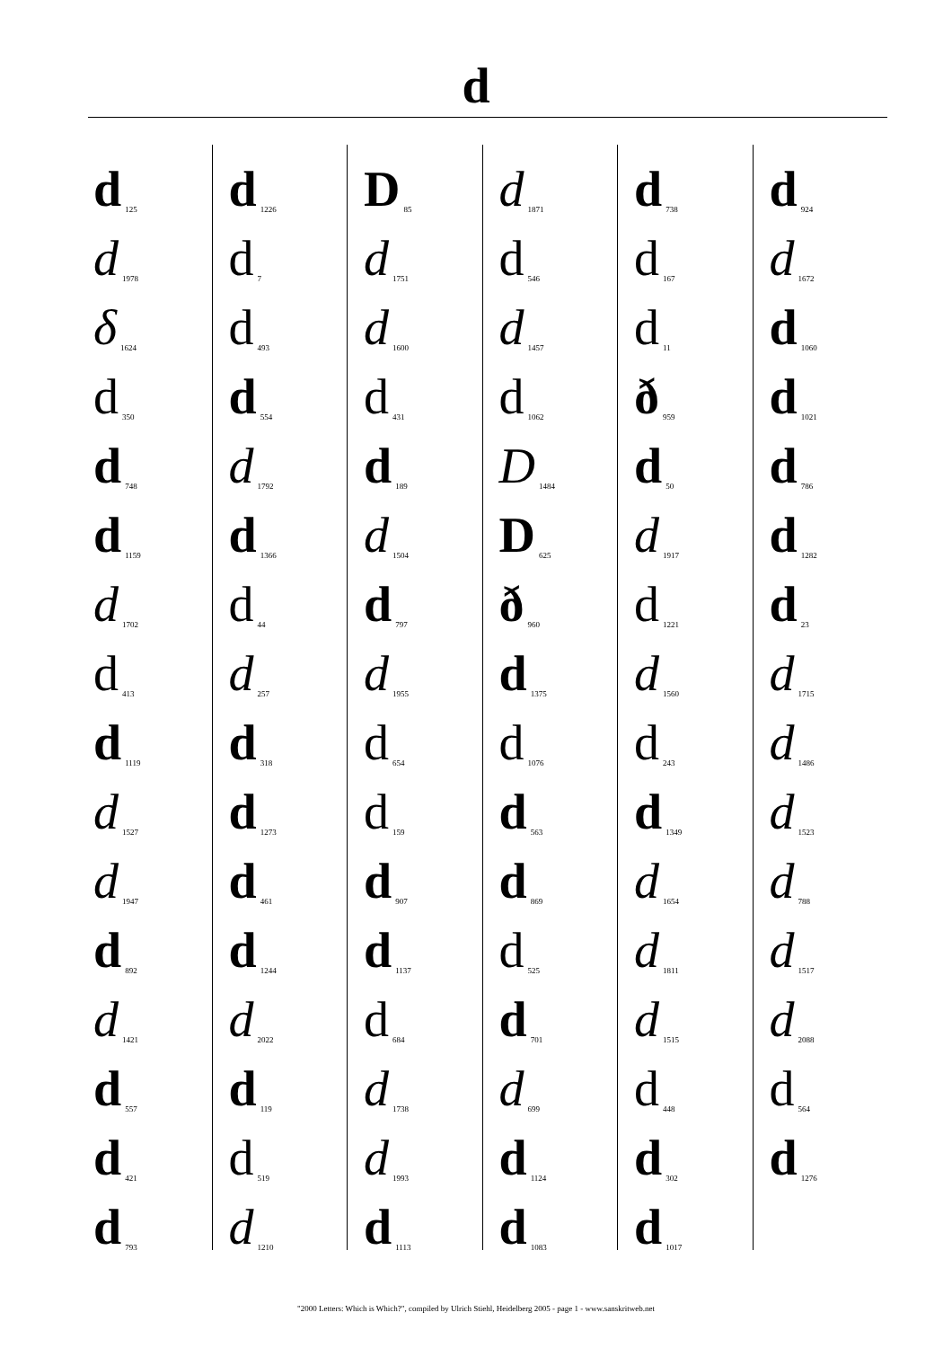d
d 125
d 1978
δ 1624
d 350
d 748
d 1159
d 1702
d 413
d 1119
d 1527
d 1947
d 892
d 1421
d 557
d 421
d 793
d 1226
d 7
d 493
d 554
d 1792
d 1366
d 44
d 257
d 318
d 1273
d 461
d 1244
d 2022
d 119
d 519
d 1210
D 85
d 1751
d 1600
d 431
d 189
d 1504
d 797
d 1955
d 654
d 159
d 907
d 1137
d 684
d 1738
d 1993
d 1113
d 1871
d 546
d 1457
d 1062
D 1484
D 625
ð 960
d 1375
d 1076
d 563
d 869
d 525
d 701
d 699
d 1124
d 1083
d 738
d 167
d 11
ð 959
d 50
d 1917
d 1221
d 1560
d 243
d 1349
d 1654
d 1811
d 1515
d 448
d 302
d 1017
d 924
d 1672
d 1060
d 1021
d 786
d 1282
d 23
d 1715
d 1486
d 1523
d 788
d 1517
d 2088
d 564
d 1276
"2000 Letters: Which is Which?", compiled by Ulrich Stiehl, Heidelberg 2005 - page 1 - www.sanskritweb.net